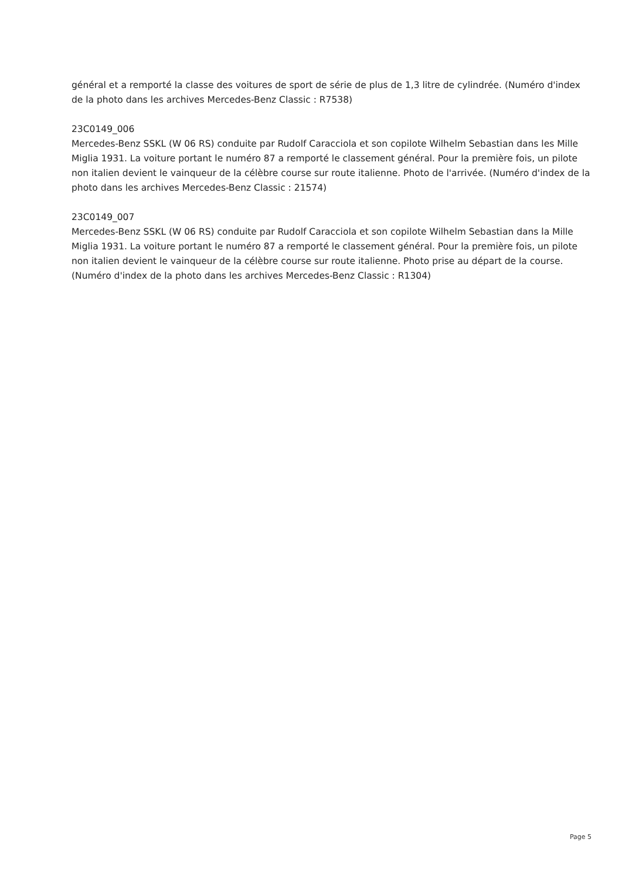général et a remporté la classe des voitures de sport de série de plus de 1,3 litre de cylindrée. (Numéro d'index de la photo dans les archives Mercedes-Benz Classic : R7538)
23C0149_006
Mercedes-Benz SSKL (W 06 RS) conduite par Rudolf Caracciola et son copilote Wilhelm Sebastian dans les Mille Miglia 1931. La voiture portant le numéro 87 a remporté le classement général. Pour la première fois, un pilote non italien devient le vainqueur de la célèbre course sur route italienne. Photo de l'arrivée. (Numéro d'index de la photo dans les archives Mercedes-Benz Classic : 21574)
23C0149_007
Mercedes-Benz SSKL (W 06 RS) conduite par Rudolf Caracciola et son copilote Wilhelm Sebastian dans la Mille Miglia 1931. La voiture portant le numéro 87 a remporté le classement général. Pour la première fois, un pilote non italien devient le vainqueur de la célèbre course sur route italienne. Photo prise au départ de la course. (Numéro d'index de la photo dans les archives Mercedes-Benz Classic : R1304)
Page 5